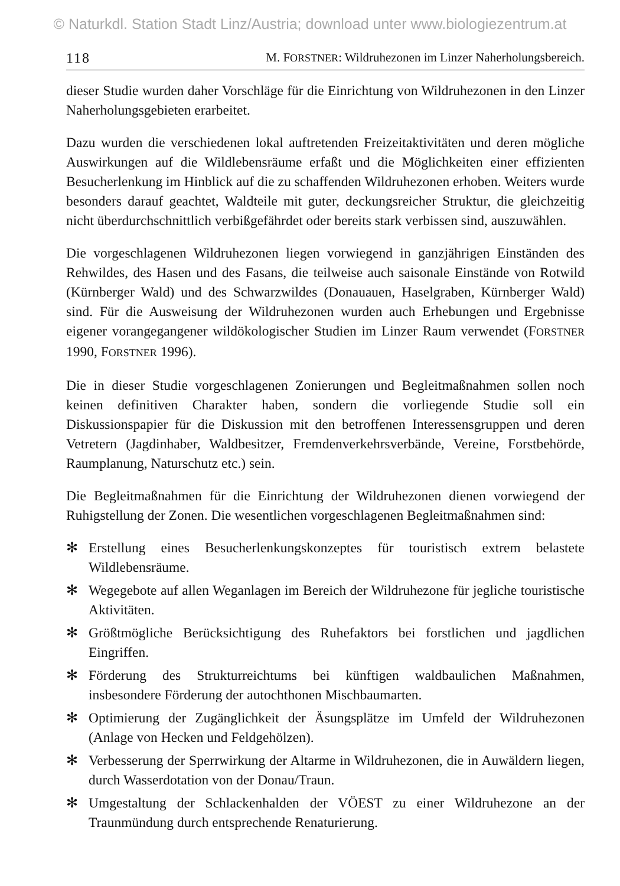© Naturkdl. Station Stadt Linz/Austria; download unter www.biologiezentrum.at
118 M. FORSTNER: Wildruhezonen im Linzer Naherholungsbereich.
dieser Studie wurden daher Vorschläge für die Einrichtung von Wildruhezonen in den Linzer Naherholungsgebieten erarbeitet.
Dazu wurden die verschiedenen lokal auftretenden Freizeitaktivitäten und deren mögliche Auswirkungen auf die Wildlebensräume erfaßt und die Möglichkeiten einer effizienten Besucherlenkung im Hinblick auf die zu schaffenden Wildruhezonen erhoben. Weiters wurde besonders darauf geachtet, Waldteile mit guter, deckungsreicher Struktur, die gleichzeitig nicht überdurchschnittlich verbißgefährdet oder bereits stark verbissen sind, auszuwählen.
Die vorgeschlagenen Wildruhezonen liegen vorwiegend in ganzjährigen Einständen des Rehwildes, des Hasen und des Fasans, die teilweise auch saisonale Einstände von Rotwild (Kürnberger Wald) und des Schwarzwildes (Donauauen, Haselgraben, Kürnberger Wald) sind. Für die Ausweisung der Wildruhezonen wurden auch Erhebungen und Ergebnisse eigener vorangegangener wildökologischer Studien im Linzer Raum verwendet (FORSTNER 1990, FORSTNER 1996).
Die in dieser Studie vorgeschlagenen Zonierungen und Begleitmaßnahmen sollen noch keinen definitiven Charakter haben, sondern die vorliegende Studie soll ein Diskussionspapier für die Diskussion mit den betroffenen Interessensgruppen und deren Vetretern (Jagdinhaber, Waldbesitzer, Fremdenverkehrsverbände, Vereine, Forstbehörde, Raumplanung, Naturschutz etc.) sein.
Die Begleitmaßnahmen für die Einrichtung der Wildruhezonen dienen vorwiegend der Ruhigstellung der Zonen. Die wesentlichen vorgeschlagenen Begleitmaßnahmen sind:
✻ Erstellung eines Besucherlenkungskonzeptes für touristisch extrem belastete Wildlebensräume.
✻ Wegegebote auf allen Weganlagen im Bereich der Wildruhezone für jegliche touristische Aktivitäten.
✻ Größtmögliche Berücksichtigung des Ruhefaktors bei forstlichen und jagdlichen Eingriffen.
✻ Förderung des Strukturreichtums bei künftigen waldbaulichen Maßnahmen, insbesondere Förderung der autochthonen Mischbaumarten.
✻ Optimierung der Zugänglichkeit der Äsungsplätze im Umfeld der Wildruhezonen (Anlage von Hecken und Feldgehölzen).
✻ Verbesserung der Sperrwirkung der Altarme in Wildruhezonen, die in Auwäldern liegen, durch Wasserdotation von der Donau/Traun.
✻ Umgestaltung der Schlackenhalden der VÖEST zu einer Wildruhezone an der Traunmündung durch entsprechende Renaturierung.